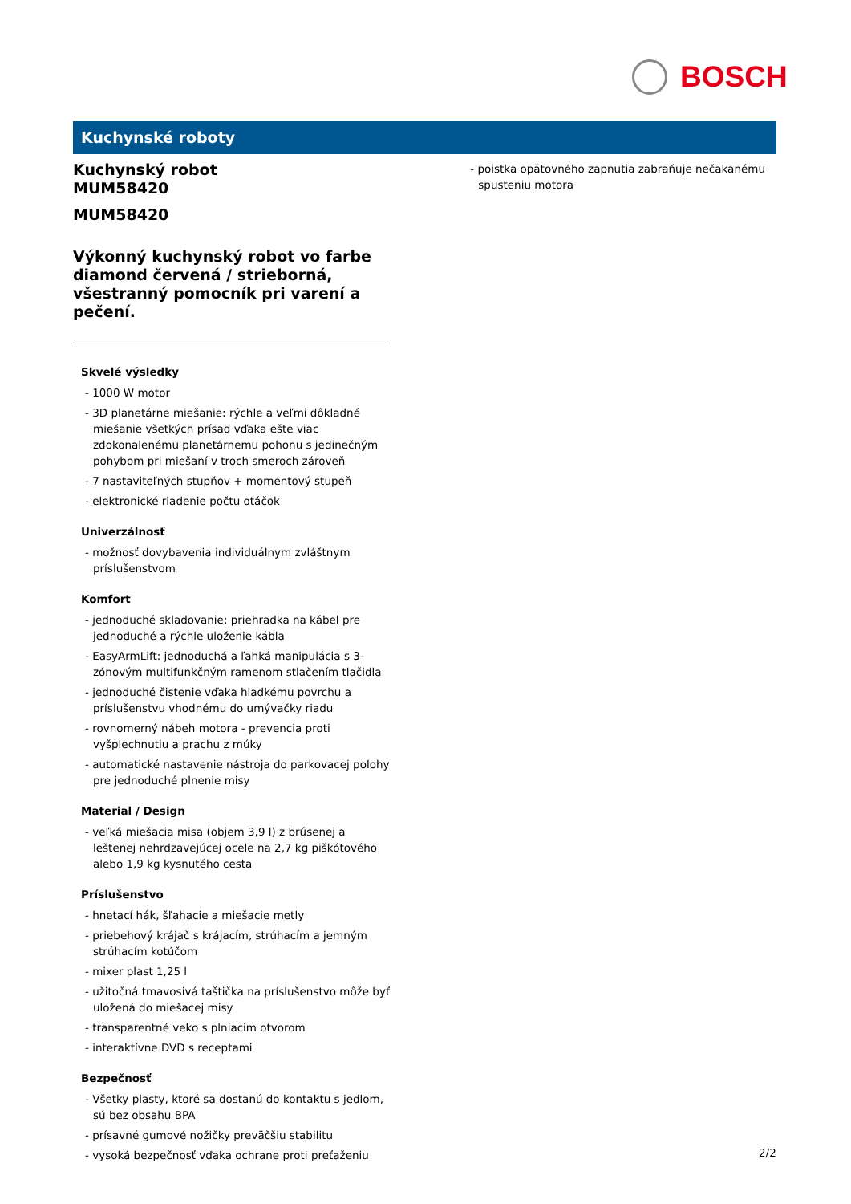BOSCH
Kuchynské roboty
Kuchynský robot
MUM58420
MUM58420
Výkonný kuchynský robot vo farbe diamond červená / strieborná, všestranný pomocník pri varení a pečení.
Skvelé výsledky
- 1000 W motor
- 3D planetárne miešanie: rýchle a veľmi dôkladné miešanie všetkých prísad vďaka ešte viac zdokonalenému planetárnemu pohonu s jedinečným pohybom pri miešaní v troch smeroch zároveň
- 7 nastaviteľných stupňov + momentový stupeň
- elektronické riadenie počtu otáčok
Univerzálnosť
- možnosť dovybavenia individuálnym zvláštnym príslušenstvom
Komfort
- jednoduché skladovanie: priehradka na kábel pre jednoduché a rýchle uloženie kábla
- EasyArmLift: jednoduchá a ľahká manipulácia s 3-zónovým multifunkčným ramenom stlačením tlačidla
- jednoduché čistenie vďaka hladkému povrchu a príslušenstvu vhodnému do umývačky riadu
- rovnomerný nábeh motora - prevencia proti vyšplechnutiu a prachu z múky
- automatické nastavenie nástroja do parkovacej polohy pre jednoduché plnenie misy
Material / Design
- veľká miešacia misa (objem 3,9 l) z brúsenej a leštenej nehrdzavejúcej ocele na 2,7 kg piškótového alebo 1,9 kg kysnutého cesta
Príslušenstvo
- hnetací hák, šľahacie a miešacie metly
- priebehový krájač s krájacím, strúhacím a jemným strúhacím kotúčom
- mixer plast 1,25 l
- užitočná tmavosivá taštička na príslušenstvo môže byť uložená do miešacej misy
- transparentné veko s plniacim otvorom
- interaktívne DVD s receptami
Bezpečnosť
- Všetky plasty, ktoré sa dostanú do kontaktu s jedlom, sú bez obsahu BPA
- prísavné gumové nožičky preväčšiu stabilitu
- vysoká bezpečnosť vďaka ochrane proti preťaženiu
- poistka opätovného zapnutia zabraňuje nečakanému spusteniu motora
2/2